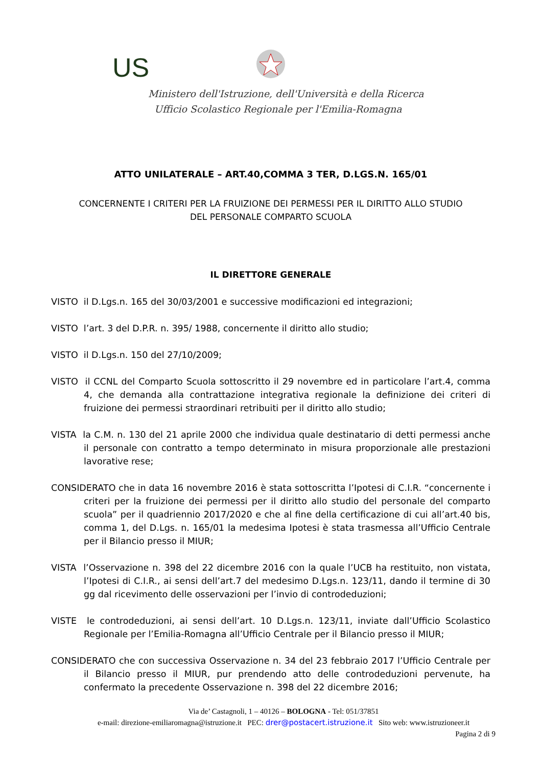US
Ministero dell'Istruzione, dell'Università e della Ricerca
Ufficio Scolastico Regionale per l'Emilia-Romagna
ATTO UNILATERALE – ART.40,COMMA 3 TER, D.LGS.N. 165/01
CONCERNENTE I CRITERI PER LA FRUIZIONE DEI PERMESSI PER IL DIRITTO ALLO STUDIO
DEL PERSONALE COMPARTO SCUOLA
IL DIRETTORE GENERALE
VISTO il D.Lgs.n. 165 del 30/03/2001 e successive modificazioni ed integrazioni;
VISTO l’art. 3 del D.P.R. n. 395/ 1988, concernente il diritto allo studio;
VISTO il D.Lgs.n. 150 del 27/10/2009;
VISTO il CCNL del Comparto Scuola sottoscritto il 29 novembre ed in particolare l’art.4, comma 4, che demanda alla contrattazione integrativa regionale la definizione dei criteri di fruizione dei permessi straordinari retribuiti per il diritto allo studio;
VISTA la C.M. n. 130 del 21 aprile 2000 che individua quale destinatario di detti permessi anche il personale con contratto a tempo determinato in misura proporzionale alle prestazioni lavorative rese;
CONSIDERATO che in data 16 novembre 2016 è stata sottoscritta l’Ipotesi di C.I.R. “concernente i criteri per la fruizione dei permessi per il diritto allo studio del personale del comparto scuola” per il quadriennio 2017/2020 e che al fine della certificazione di cui all’art.40 bis, comma 1, del D.Lgs. n. 165/01 la medesima Ipotesi è stata trasmessa all’Ufficio Centrale per il Bilancio presso il MIUR;
VISTA l’Osservazione n. 398 del 22 dicembre 2016 con la quale l’UCB ha restituito, non vistata, l’Ipotesi di C.I.R., ai sensi dell’art.7 del medesimo D.Lgs.n. 123/11, dando il termine di 30 gg dal ricevimento delle osservazioni per l’invio di controdeduzioni;
VISTE le controdeduzioni, ai sensi dell’art. 10 D.Lgs.n. 123/11, inviate dall’Ufficio Scolastico Regionale per l’Emilia-Romagna all’Ufficio Centrale per il Bilancio presso il MIUR;
CONSIDERATO che con successiva Osservazione n. 34 del 23 febbraio 2017 l’Ufficio Centrale per il Bilancio presso il MIUR, pur prendendo atto delle controdeduzioni pervenute, ha confermato la precedente Osservazione n. 398 del 22 dicembre 2016;
Via de’ Castagnoli, 1 – 40126 – BOLOGNA - Tel: 051/37851
e-mail: direzione-emiliaromagna@istruzione.it PEC: drer@postacert.istruzione.it Sito web: www.istruzioneer.it
Pagina 2 di 9